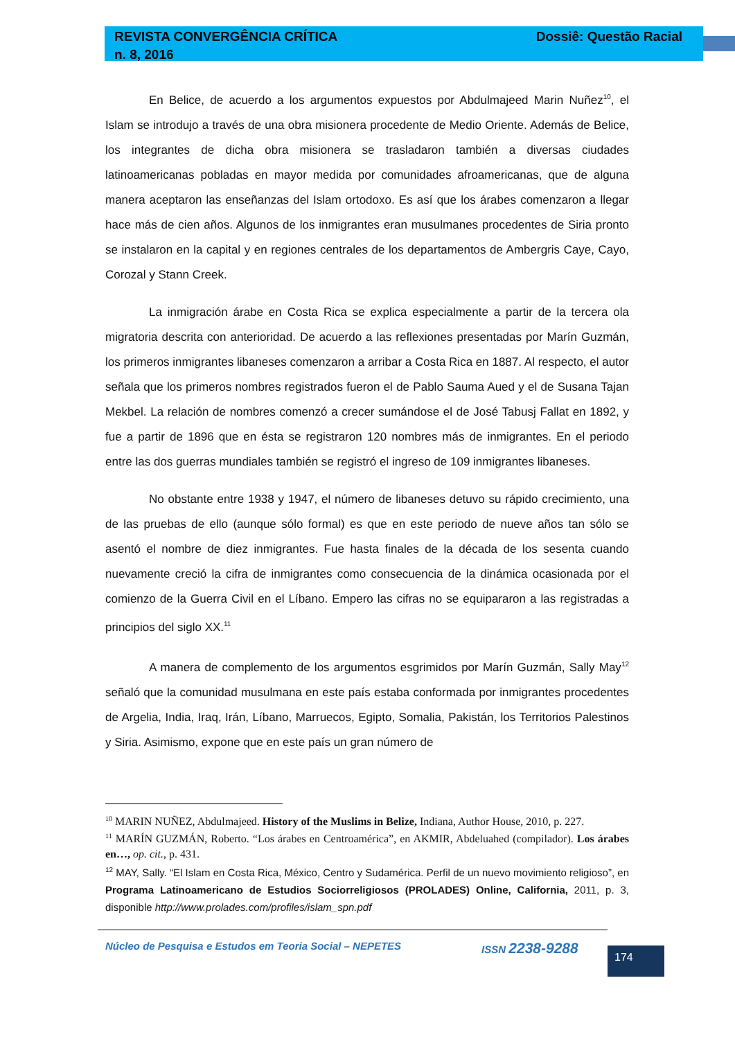REVISTA CONVERGÊNCIA CRÍTICA
n. 8, 2016
Dossiê: Questão Racial
En Belice, de acuerdo a los argumentos expuestos por Abdulmajeed Marin Nuñez<sup>10</sup>, el Islam se introdujo a través de una obra misionera procedente de Medio Oriente. Además de Belice, los integrantes de dicha obra misionera se trasladaron también a diversas ciudades latinoamericanas pobladas en mayor medida por comunidades afroamericanas, que de alguna manera aceptaron las enseñanzas del Islam ortodoxo. Es así que los árabes comenzaron a llegar hace más de cien años. Algunos de los inmigrantes eran musulmanes procedentes de Siria pronto se instalaron en la capital y en regiones centrales de los departamentos de Ambergris Caye, Cayo, Corozal y Stann Creek.
La inmigración árabe en Costa Rica se explica especialmente a partir de la tercera ola migratoria descrita con anterioridad. De acuerdo a las reflexiones presentadas por Marín Guzmán, los primeros inmigrantes libaneses comenzaron a arribar a Costa Rica en 1887. Al respecto, el autor señala que los primeros nombres registrados fueron el de Pablo Sauma Aued y el de Susana Tajan Mekbel. La relación de nombres comenzó a crecer sumándose el de José Tabusj Fallat en 1892, y fue a partir de 1896 que en ésta se registraron 120 nombres más de inmigrantes. En el periodo entre las dos guerras mundiales también se registró el ingreso de 109 inmigrantes libaneses.
No obstante entre 1938 y 1947, el número de libaneses detuvo su rápido crecimiento, una de las pruebas de ello (aunque sólo formal) es que en este periodo de nueve años tan sólo se asentó el nombre de diez inmigrantes. Fue hasta finales de la década de los sesenta cuando nuevamente creció la cifra de inmigrantes como consecuencia de la dinámica ocasionada por el comienzo de la Guerra Civil en el Líbano. Empero las cifras no se equipararon a las registradas a principios del siglo XX.<sup>11</sup>
A manera de complemento de los argumentos esgrimidos por Marín Guzmán, Sally May<sup>12</sup> señaló que la comunidad musulmana en este país estaba conformada por inmigrantes procedentes de Argelia, India, Iraq, Irán, Líbano, Marruecos, Egipto, Somalia, Pakistán, los Territorios Palestinos y Siria. Asimismo, expone que en este país un gran número de
<sup>10</sup> MARIN NUÑEZ, Abdulmajeed. History of the Muslims in Belize, Indiana, Author House, 2010, p. 227.
<sup>11</sup> MARÍN GUZMÁN, Roberto. “Los árabes en Centroamérica”, en AKMIR, Abdeluahed (compilador). Los árabes en…, op. cit., p. 431.
<sup>12</sup> MAY, Sally. “El Islam en Costa Rica, México, Centro y Sudamérica. Perfil de un nuevo movimiento religioso”, en Programa Latinoamericano de Estudios Sociorreligiosos (PROLADES) Online, California, 2011, p. 3, disponible http://www.prolades.com/profiles/islam_spn.pdf
Núcleo de Pesquisa e Estudos em Teoria Social – NEPETES ISSN 2238-9288
174